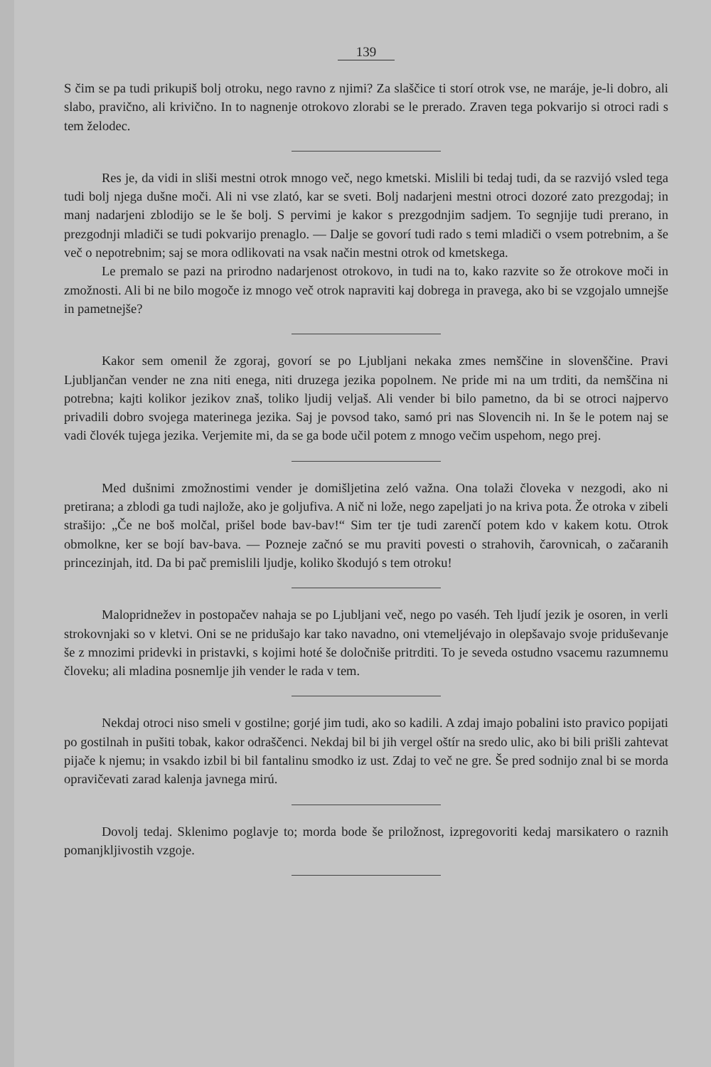139
S čim se pa tudi prikupiš bolj otroku, nego ravno z njimi? Za slaščice ti storí otrok vse, ne maráje, je-li dobro, ali slabo, pravično, ali krivično. In to nagnenje otrokovo zlorabi se le prerado. Zraven tega pokvarijo si otroci radi s tem želodec.
Res je, da vidi in sliši mestni otrok mnogo več, nego kmetski. Mislili bi tedaj tudi, da se razvijó vsled tega tudi bolj njega dušne moči. Ali ni vse zlató, kar se sveti. Bolj nadarjeni mestni otroci dozoré zato prezgodaj; in manj nadarjeni zblodijo se le še bolj. S pervimi je kakor s prezgodnjim sadjem. To segnjije tudi prerano, in prezgodnji mladiči se tudi pokvarijo prenaglo. — Dalje se govorí tudi rado s temi mladiči o vsem potrebnim, a še več o nepotrebnim; saj se mora odlikovati na vsak način mestni otrok od kmetskega.
Le premalo se pazi na prirodno nadarjenost otrokovo, in tudi na to, kako razvite so že otrokove moči in zmožnosti. Ali bi ne bilo mogoče iz mnogo več otrok napraviti kaj dobrega in pravega, ako bi se vzgojalo umnejše in pametnejše?
Kakor sem omenil že zgoraj, govorí se po Ljubljani nekaka zmes nemščine in slovenščine. Pravi Ljubljančan vender ne zna niti enega, niti druzega jezika popolnem. Ne pride mi na um trditi, da nemščina ni potrebna; kajti kolikor jezikov znaš, toliko ljudij veljaš. Ali vender bi bilo pametno, da bi se otroci najpervo privadili dobro svojega materinega jezika. Saj je povsod tako, samó pri nas Slovencih ni. In še le potem naj se vadi človék tujega jezika. Verjemite mi, da se ga bode učil potem z mnogo večim uspehom, nego prej.
Med dušnimi zmožnostimi vender je domišljetina zeló važna. Ona tolaži človeka v nezgodi, ako ni pretirana; a zblodi ga tudi najlože, ako je goljufiva. A nič ni lože, nego zapeljati jo na kriva pota. Že otroka v zibeli strašijo: „Če ne boš molčal, prišel bode bav-bav!“ Sim ter tje tudi zarenčí potem kdo v kakem kotu. Otrok obmolkne, ker se bojí bav-bava. — Pozneje začnó se mu praviti povesti o strahovih, čarovnicah, o začaranih princezinjah, itd. Da bi pač premislili ljudje, koliko škodujó s tem otroku!
Malopridnežev in postopačev nahaja se po Ljubljani več, nego po vaséh. Teh ljudí jezik je osoren, in verli strokovnjaki so v kletvi. Oni se ne pridušajo kar tako navadno, oni vtemeljévajo in olepšavajo svoje priduševanje še z mnozimi pridevki in pristavki, s kojimi hoté še določniše pritrditi. To je seveda ostudno vsacemu razumnemu človeku; ali mladina posnemlje jih vender le rada v tem.
Nekdaj otroci niso smeli v gostilne; gorjé jim tudi, ako so kadili. A zdaj imajo pobalini isto pravico popijati po gostilnah in pušiti tobak, kakor odraščenci. Nekdaj bil bi jih vergel oštír na sredo ulic, ako bi bili prišli zahtevat pijače k njemu; in vsakdo izbil bi bil fantalinu smodko iz ust. Zdaj to več ne gre. Še pred sodnijo znal bi se morda opravičevati zarad kalenja javnega mirú.
Dovolj tedaj. Sklenimo poglavje to; morda bode še priložnost, izpregovoriti kedaj marsikatero o raznih pomanjkljivostih vzgoje.